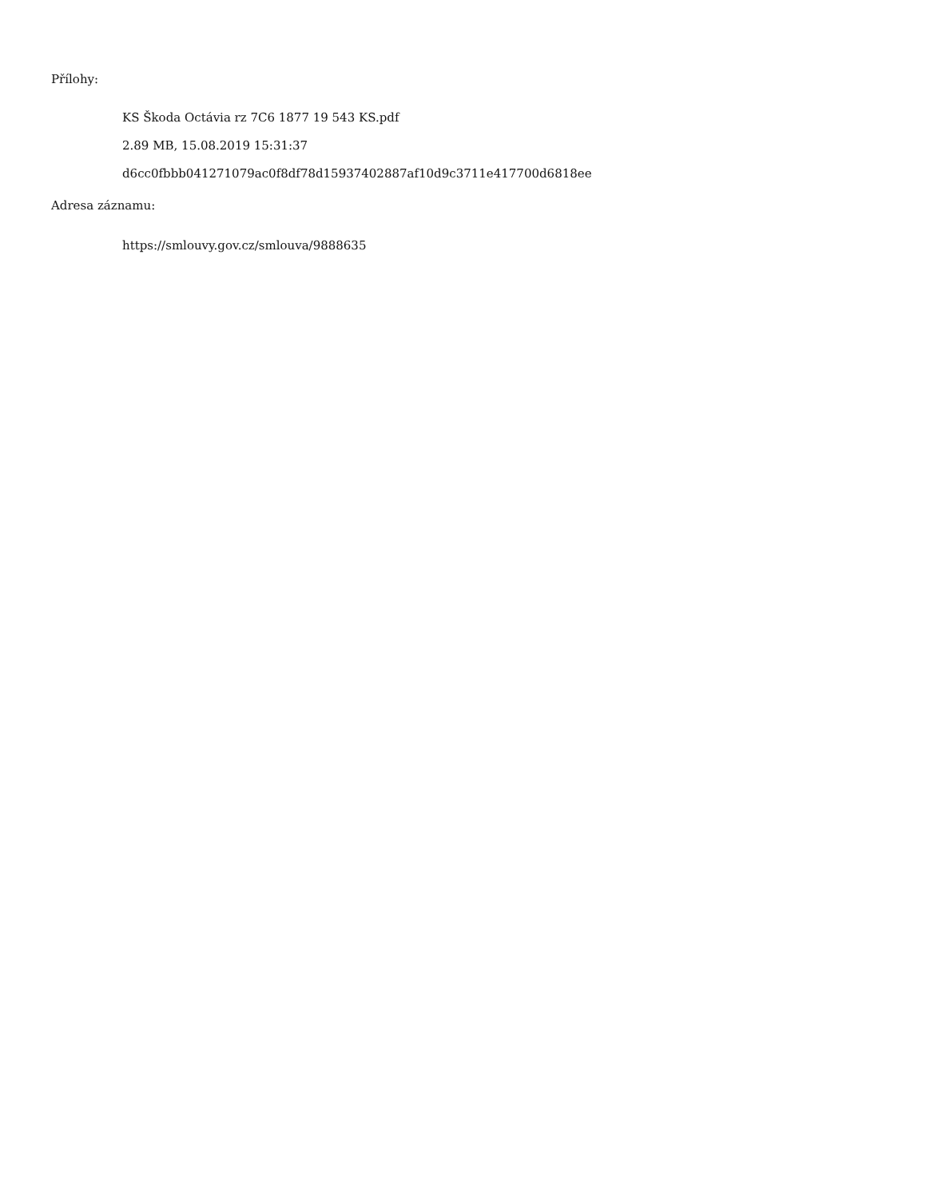Přílohy:
KS Škoda Octávia rz 7C6 1877 19 543 KS.pdf
2.89 MB, 15.08.2019 15:31:37
d6cc0fbbb041271079ac0f8df78d15937402887af10d9c3711e417700d6818ee
Adresa záznamu:
https://smlouvy.gov.cz/smlouva/9888635